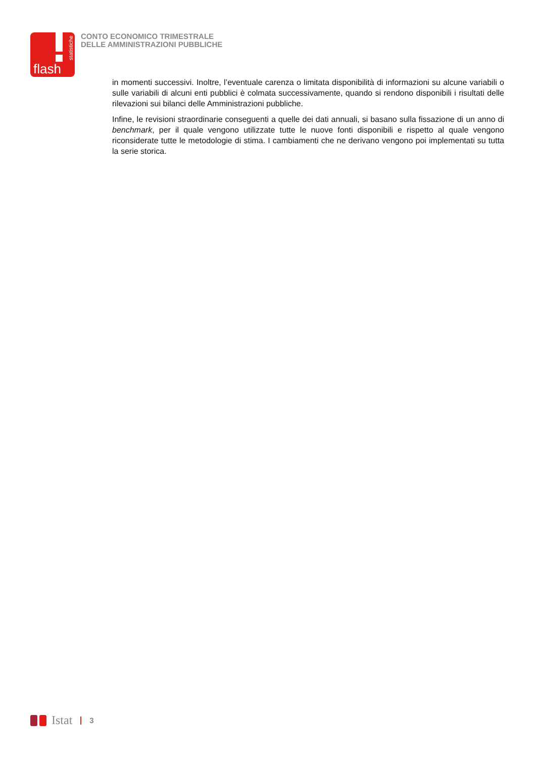statistiche
flash
CONTO ECONOMICO TRIMESTRALE
DELLE AMMINISTRAZIONI PUBBLICHE
in momenti successivi. Inoltre, l’eventuale carenza o limitata disponibilità di informazioni su alcune variabili o sulle variabili di alcuni enti pubblici è colmata successivamente, quando si rendono disponibili i risultati delle rilevazioni sui bilanci delle Amministrazioni pubbliche.
Infine, le revisioni straordinarie conseguenti a quelle dei dati annuali, si basano sulla fissazione di un anno di benchmark, per il quale vengono utilizzate tutte le nuove fonti disponibili e rispetto al quale vengono riconsiderate tutte le metodologie di stima. I cambiamenti che ne derivano vengono poi implementati su tutta la serie storica.
Istat
3